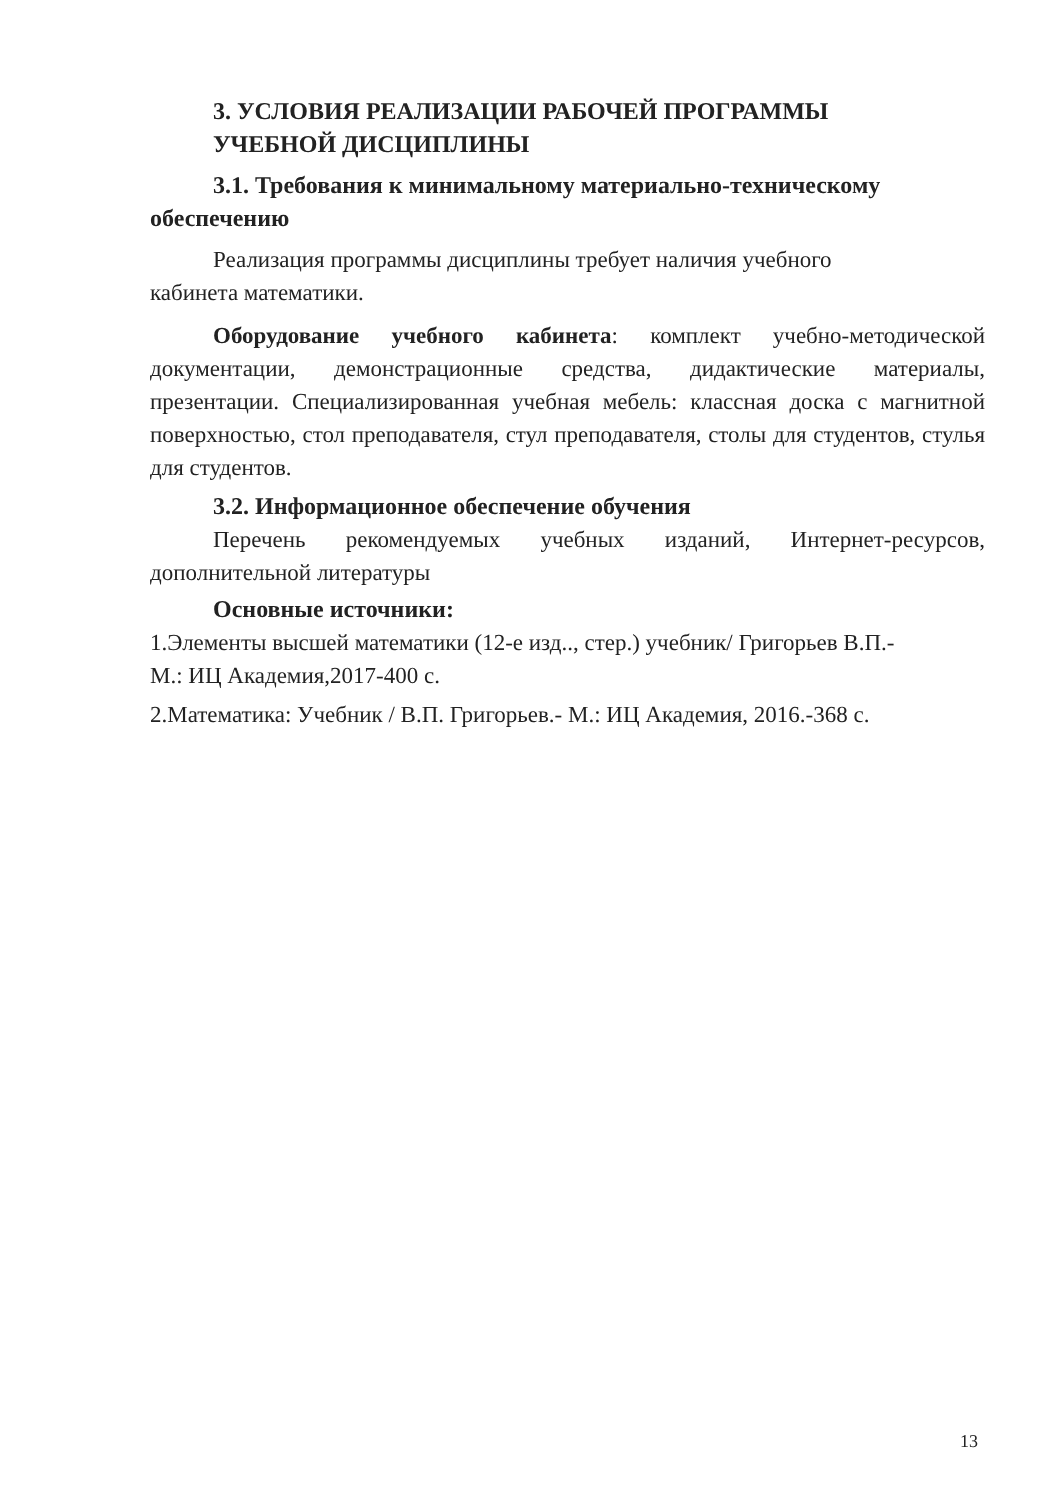3. УСЛОВИЯ РЕАЛИЗАЦИИ РАБОЧЕЙ ПРОГРАММЫ
УЧЕБНОЙ ДИСЦИПЛИНЫ
3.1. Требования к минимальному материально-техническому обеспечению
Реализация программы дисциплины требует наличия учебного
кабинета математики.
Оборудование учебного кабинета: комплект учебно-методической документации, демонстрационные средства, дидактические материалы, презентации. Специализированная учебная мебель: классная доска с магнитной поверхностью, стол преподавателя, стул преподавателя, столы для студентов, стулья для студентов.
3.2. Информационное обеспечение обучения
Перечень рекомендуемых учебных изданий, Интернет-ресурсов, дополнительной литературы
Основные источники:
1.Элементы высшей математики (12-е изд.., стер.) учебник/ Григорьев В.П.-
М.: ИЦ Академия,2017-400 с.
2.Математика: Учебник / В.П. Григорьев.- М.: ИЦ Академия, 2016.-368 с.
13